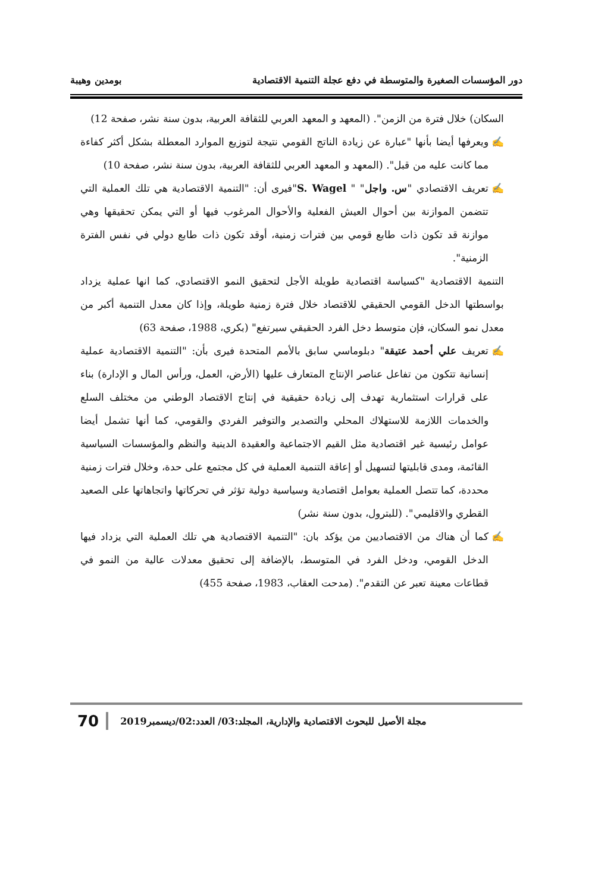دور المؤسسات الصغيرة والمتوسطة في دفع عجلة التنمية الاقتصادية بومدين وهيبة
السكان) خلال فترة من الزمن". (المعهد و المعهد العربي للثقافة العربية، بدون سنة نشر، صفحة 12)
✍ ويعرفها أيضا بأنها "عبارة عن زيادة الناتج القومي نتيجة لتوزيع الموارد المعطلة بشكل أكثر كفاءة مما كانت عليه من قبل". (المعهد و المعهد العربي للثقافة العربية، بدون سنة نشر، صفحة 10)
✍ تعريف الاقتصادي "س. واجل" " S. Wagel"فيرى أن: "التنمية الاقتصادية هي تلك العملية التي تتضمن الموازنة بين أحوال العيش الفعلية والأحوال المرغوب فيها أو التي يمكن تحقيقها وهي موازنة قد تكون ذات طابع قومي بين فترات زمنية، أوقد تكون ذات طابع دولي في نفس الفترة الزمنية".
التنمية الاقتصادية "كسياسة اقتصادية طويلة الأجل لتحقيق النمو الاقتصادي، كما انها عملية يزداد بواسطتها الدخل القومي الحقيقي للاقتصاد خلال فترة زمنية طويلة، وإذا كان معدل التنمية أكبر من معدل نمو السكان، فإن متوسط دخل الفرد الحقيقي سيرتفع" (بكري، 1988، صفحة 63)
✍ تعريف علي أحمد عتيقة" دبلوماسي سابق بالأمم المتحدة فيرى بأن: "التنمية الاقتصادية عملية إنسانية تتكون من تفاعل عناصر الإنتاج المتعارف عليها (الأرض، العمل، ورأس المال و الإدارة) بناء على قرارات استثمارية تهدف إلى زيادة حقيقية في إنتاج الاقتصاد الوطني من مختلف السلع والخدمات اللازمة للاستهلاك المحلي والتصدير والتوفير الفردي والقومي، كما أنها تشمل أيضا عوامل رئيسية غير اقتصادية مثل القيم الاجتماعية والعقيدة الدينية والنظم والمؤسسات السياسية القائمة، ومدى قابليتها لتسهيل أو إعاقة التنمية العملية في كل مجتمع على حدة، وخلال فترات زمنية محددة، كما تتصل العملية بعوامل اقتصادية وسياسية دولية تؤثر في تحركاتها واتجاهاتها على الصعيد القطري والاقليمي". (للبترول، بدون سنة نشر)
✍ كما أن هناك من الاقتصاديين من يؤكد بان: "التنمية الاقتصادية هي تلك العملية التي يزداد فيها الدخل القومي، ودخل الفرد في المتوسط، بالإضافة إلى تحقيق معدلات عالية من النمو في قطاعات معينة تعبر عن التقدم". (مدحت العقاب، 1983، صفحة 455)
مجلة الأصيل للبحوث الاقتصادية والإدارية، المجلد:03/ العدد:02/ديسمبر2019 70